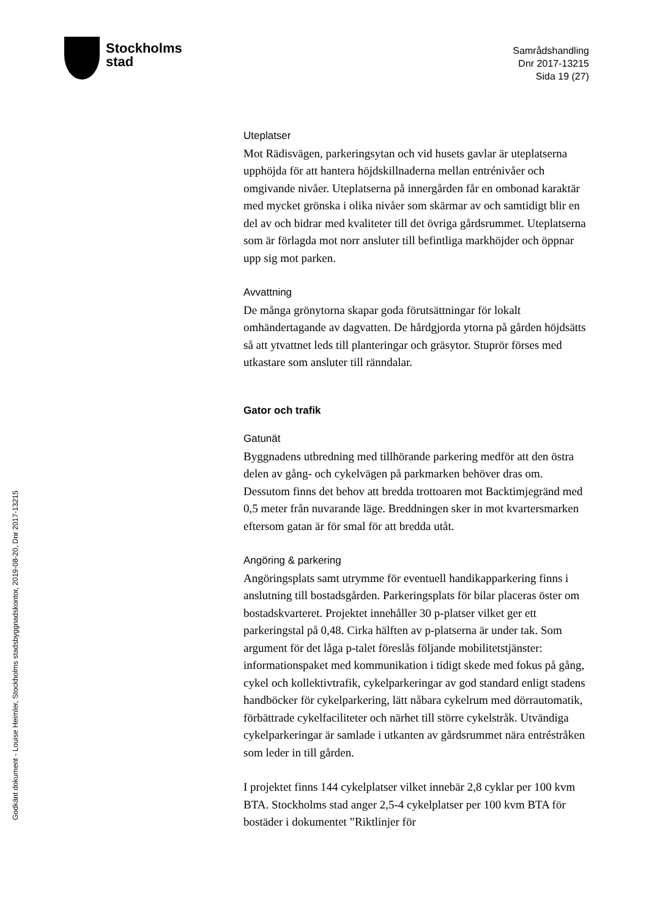Stockholms
stad
Samrådshandling
Dnr 2017-13215
Sida 19 (27)
Godkänt dokument - Louise Heimler, Stockholms stadsbyggnadskontor, 2019-08-20, Dnr 2017-13215
Uteplatser
Mot Rädisvägen, parkeringsytan och vid husets gavlar är uteplatserna upphöjda för att hantera höjdskillnaderna mellan entrénivåer och omgivande nivåer. Uteplatserna på innergården får en ombonad karaktär med mycket grönska i olika nivåer som skärmar av och samtidigt blir en del av och bidrar med kvaliteter till det övriga gårdsrummet. Uteplatserna som är förlagda mot norr ansluter till befintliga markhöjder och öppnar upp sig mot parken.
Avvattning
De många grönytorna skapar goda förutsättningar för lokalt omhändertagande av dagvatten. De hårdgjorda ytorna på gården höjdsätts så att ytvattnet leds till planteringar och gräsytor. Stuprör förses med utkastare som ansluter till ränndalar.
Gator och trafik
Gatunät
Byggnadens utbredning med tillhörande parkering medför att den östra delen av gång- och cykelvägen på parkmarken behöver dras om. Dessutom finns det behov att bredda trottoaren mot Backtimjegränd med 0,5 meter från nuvarande läge. Breddningen sker in mot kvartersmarken eftersom gatan är för smal för att bredda utåt.
Angöring & parkering
Angöringsplats samt utrymme för eventuell handikapparkering finns i anslutning till bostadsgården. Parkeringsplats för bilar placeras öster om bostadskvarteret. Projektet innehåller 30 p-platser vilket ger ett parkeringstal på 0,48. Cirka hälften av p-platserna är under tak. Som argument för det låga p-talet föreslås följande mobilitetstjänster: informationspaket med kommunikation i tidigt skede med fokus på gång, cykel och kollektivtrafik, cykelparkeringar av god standard enligt stadens handböcker för cykelparkering, lätt nåbara cykelrum med dörrautomatik, förbättrade cykelfaciliteter och närhet till större cykelstråk. Utvändiga cykelparkeringar är samlade i utkanten av gårdsrummet nära entréstråken som leder in till gården.
I projektet finns 144 cykelplatser vilket innebär 2,8 cyklar per 100 kvm BTA. Stockholms stad anger 2,5-4 cykelplatser per 100 kvm BTA för bostäder i dokumentet ”Riktlinjer för